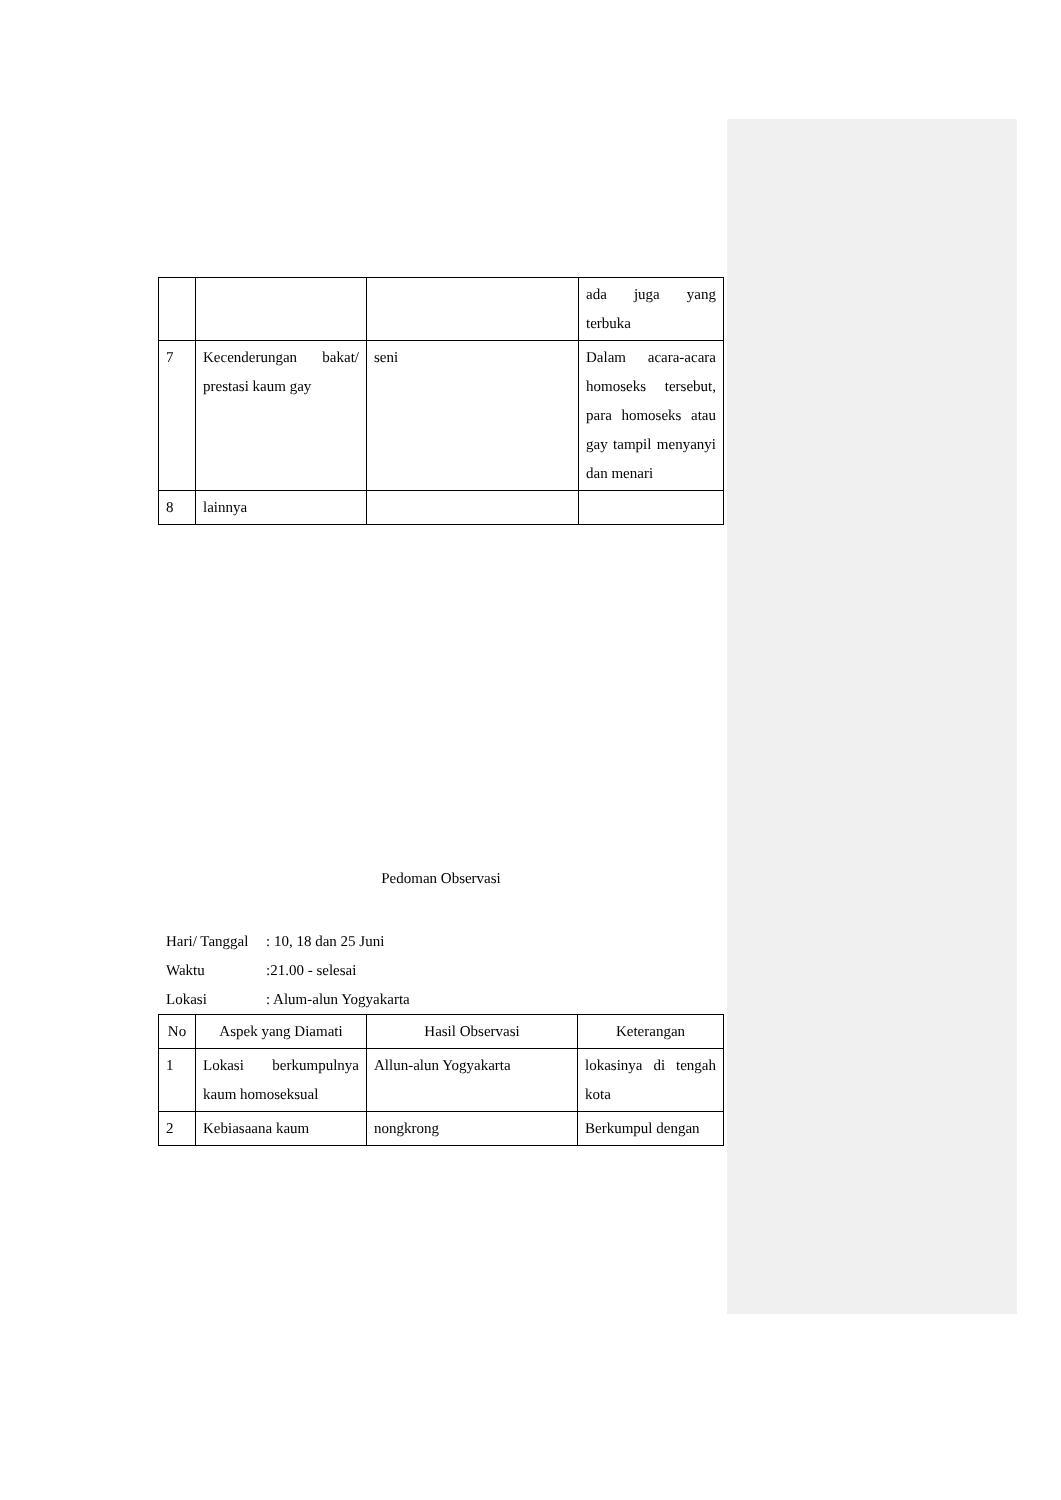| | | | ada juga yang terbuka |
| 7 | Kecenderungan bakat/ prestasi kaum gay | seni | Dalam acara-acara homoseks tersebut, para homoseks atau gay tampil menyanyi dan menari |
| 8 | lainnya | | |
Pedoman Observasi
Hari/ Tanggal: 10, 18 dan 25 Juni
Waktu:21.00 - selesai
Lokasi: Alum-alun Yogyakarta
| No | Aspek yang Diamati | Hasil Observasi | Keterangan |
| --- | --- | --- | --- |
| 1 | Lokasi berkumpulnya kaum homoseksual | Allun-alun Yogyakarta | lokasinya di tengah kota |
| 2 | Kebiasaana kaum | nongkrong | Berkumpul dengan |